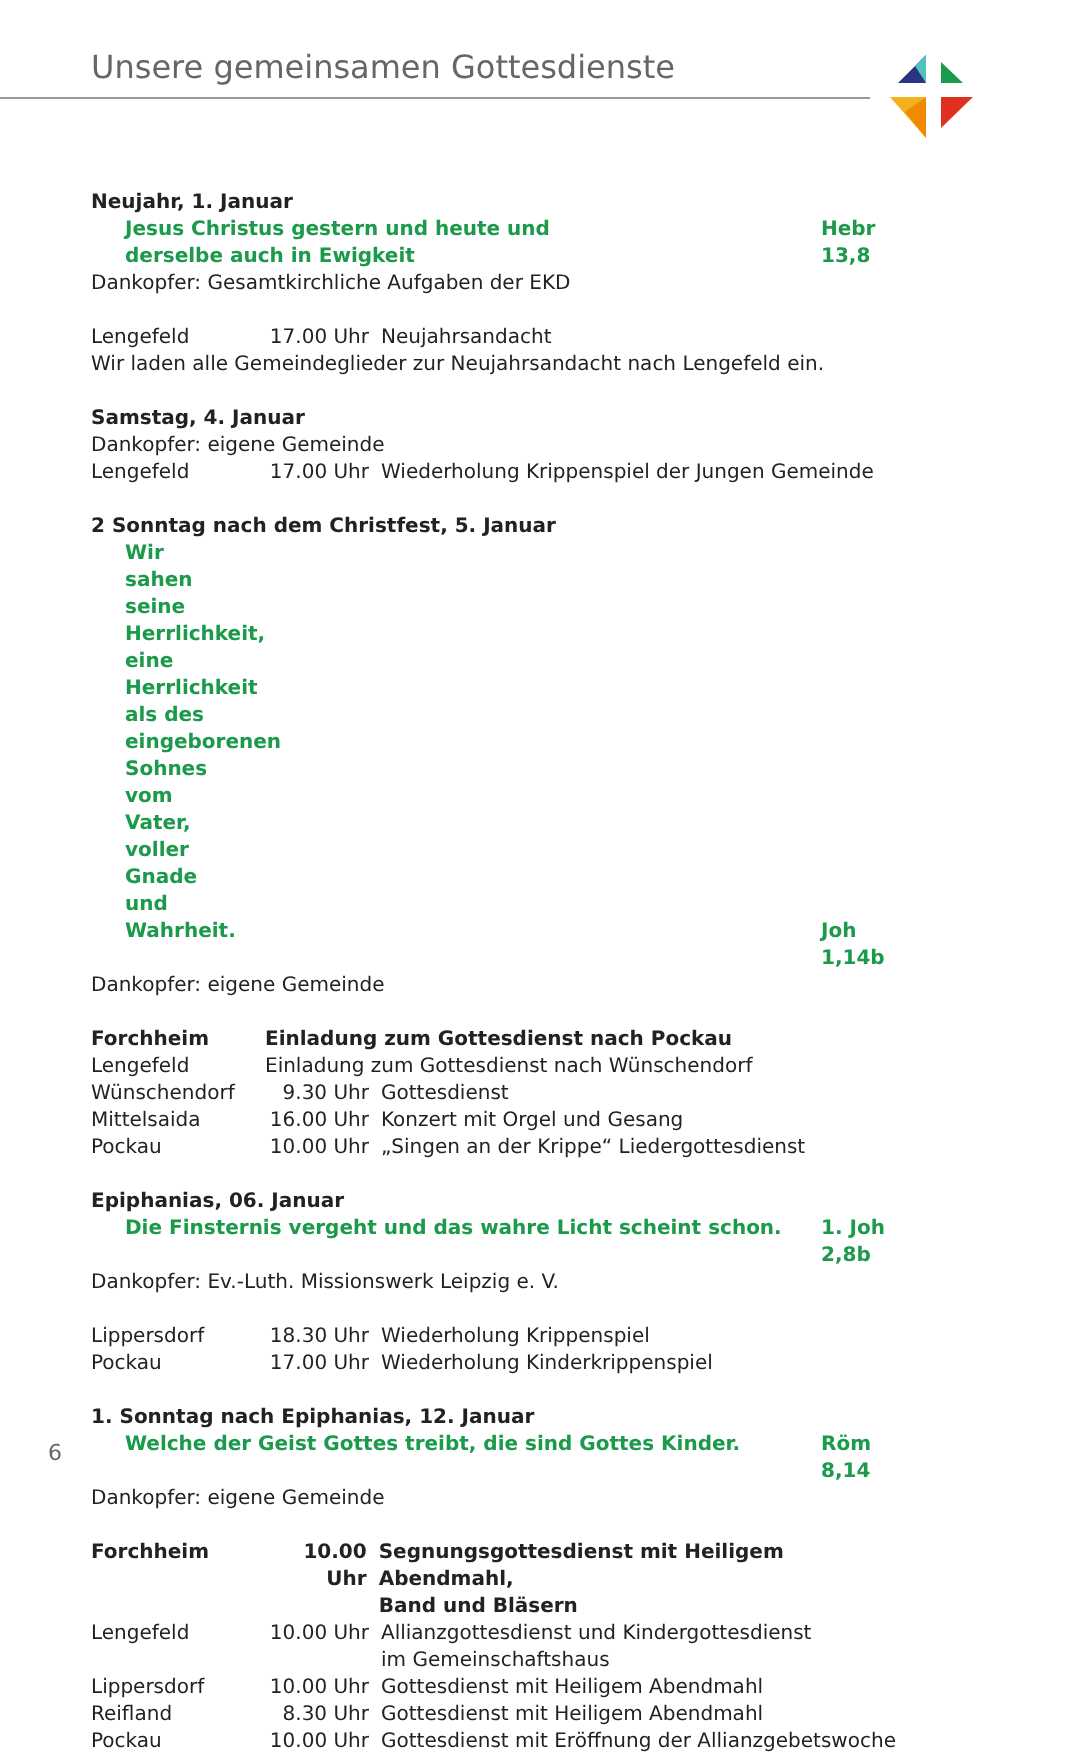Unsere gemeinsamen Gottesdienste
Neujahr, 1. Januar
Jesus Christus gestern und heute und
derselbe auch in Ewigkeit Hebr 13,8
Dankopfer: Gesamtkirchliche Aufgaben der EKD
Lengefeld 17.00 Uhr Neujahrsandacht
Wir laden alle Gemeindeglieder zur Neujahrsandacht nach Lengefeld ein.
Samstag, 4. Januar
Dankopfer: eigene Gemeinde
Lengefeld 17.00 Uhr Wiederholung Krippenspiel der Jungen Gemeinde
2 Sonntag nach dem Christfest, 5. Januar
Wir sahen seine Herrlichkeit, eine Herrlichkeit als des eingeborenen
Sohnes vom Vater, voller Gnade und Wahrheit.
Joh 1,14b
Dankopfer: eigene Gemeinde
Forchheim Einladung zum Gottesdienst nach Pockau
Lengefeld Einladung zum Gottesdienst nach Wünschendorf
Wünschendorf 9.30 Uhr Gottesdienst
Mittelsaida 16.00 Uhr Konzert mit Orgel und Gesang
Pockau 10.00 Uhr „Singen an der Krippe“ Liedergottesdienst
Epiphanias, 06. Januar
Die Finsternis vergeht und das wahre Licht scheint schon. 1. Joh 2,8b
Dankopfer: Ev.-Luth. Missionswerk Leipzig e. V.
Lippersdorf 18.30 Uhr Wiederholung Krippenspiel
Pockau 17.00 Uhr Wiederholung Kinderkrippenspiel
1. Sonntag nach Epiphanias, 12. Januar
Welche der Geist Gottes treibt, die sind Gottes Kinder. Röm 8,14
Dankopfer: eigene Gemeinde
Forchheim 10.00 Uhr Segnungsgottesdienst mit Heiligem Abendmahl,
Band und Bläsern
Lengefeld 10.00 Uhr Allianzgottesdienst und Kindergottesdienst
im Gemeinschaftshaus
Lippersdorf 10.00 Uhr Gottesdienst mit Heiligem Abendmahl
Reifland 8.30 Uhr Gottesdienst mit Heiligem Abendmahl
Pockau 10.00 Uhr Gottesdienst mit Eröffnung der Allianzgebetswoche
6